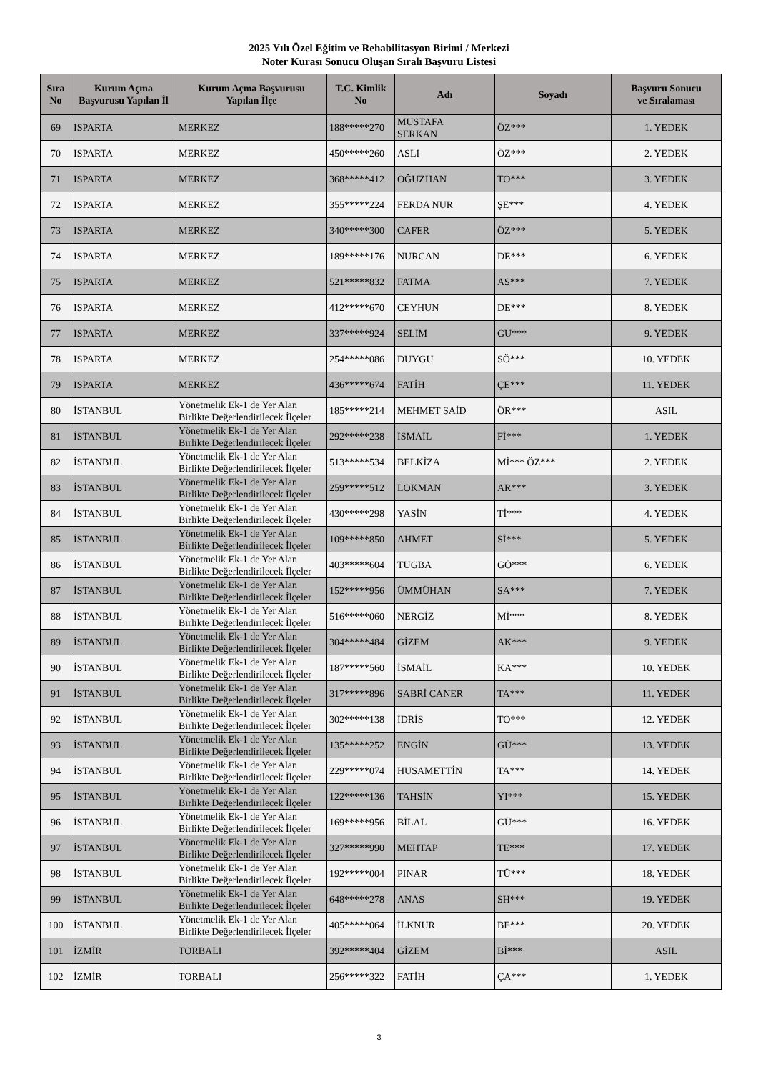2025 Yılı Özel Eğitim ve Rehabilitasyon Birimi / Merkezi
Noter Kurası Sonucu Oluşan Sıralı Başvuru Listesi
| Sıra No | Kurum Açma Başvurusu Yapılan İl | Kurum Açma Başvurusu Yapılan İlçe | T.C. Kimlik No | Adı | Soyadı | Başvuru Sonucu ve Sıralaması |
| --- | --- | --- | --- | --- | --- | --- |
| 69 | ISPARTA | MERKEZ | 188*****270 | MUSTAFA SERKAN | ÖZ*** | 1. YEDEK |
| 70 | ISPARTA | MERKEZ | 450*****260 | ASLI | ÖZ*** | 2. YEDEK |
| 71 | ISPARTA | MERKEZ | 368*****412 | OĞUZHAN | TO*** | 3. YEDEK |
| 72 | ISPARTA | MERKEZ | 355*****224 | FERDA NUR | ŞE*** | 4. YEDEK |
| 73 | ISPARTA | MERKEZ | 340*****300 | CAFER | ÖZ*** | 5. YEDEK |
| 74 | ISPARTA | MERKEZ | 189*****176 | NURCAN | DE*** | 6. YEDEK |
| 75 | ISPARTA | MERKEZ | 521*****832 | FATMA | AS*** | 7. YEDEK |
| 76 | ISPARTA | MERKEZ | 412*****670 | CEYHUN | DE*** | 8. YEDEK |
| 77 | ISPARTA | MERKEZ | 337*****924 | SELİM | GÜ*** | 9. YEDEK |
| 78 | ISPARTA | MERKEZ | 254*****086 | DUYGU | SÖ*** | 10. YEDEK |
| 79 | ISPARTA | MERKEZ | 436*****674 | FATİH | ÇE*** | 11. YEDEK |
| 80 | İSTANBUL | Yönetmelik Ek-1 de Yer Alan Birlikte Değerlendirilecek İlçeler | 185*****214 | MEHMET SAİD | ÖR*** | ASIL |
| 81 | İSTANBUL | Yönetmelik Ek-1 de Yer Alan Birlikte Değerlendirilecek İlçeler | 292*****238 | İSMAİL | Fİ*** | 1. YEDEK |
| 82 | İSTANBUL | Yönetmelik Ek-1 de Yer Alan Birlikte Değerlendirilecek İlçeler | 513*****534 | BELKİZA | Mİ*** ÖZ*** | 2. YEDEK |
| 83 | İSTANBUL | Yönetmelik Ek-1 de Yer Alan Birlikte Değerlendirilecek İlçeler | 259*****512 | LOKMAN | AR*** | 3. YEDEK |
| 84 | İSTANBUL | Yönetmelik Ek-1 de Yer Alan Birlikte Değerlendirilecek İlçeler | 430*****298 | YASİN | Tİ*** | 4. YEDEK |
| 85 | İSTANBUL | Yönetmelik Ek-1 de Yer Alan Birlikte Değerlendirilecek İlçeler | 109*****850 | AHMET | Sİ*** | 5. YEDEK |
| 86 | İSTANBUL | Yönetmelik Ek-1 de Yer Alan Birlikte Değerlendirilecek İlçeler | 403*****604 | TUGBA | GÖ*** | 6. YEDEK |
| 87 | İSTANBUL | Yönetmelik Ek-1 de Yer Alan Birlikte Değerlendirilecek İlçeler | 152*****956 | ÜMMÜHAN | SA*** | 7. YEDEK |
| 88 | İSTANBUL | Yönetmelik Ek-1 de Yer Alan Birlikte Değerlendirilecek İlçeler | 516*****060 | NERGİZ | Mİ*** | 8. YEDEK |
| 89 | İSTANBUL | Yönetmelik Ek-1 de Yer Alan Birlikte Değerlendirilecek İlçeler | 304*****484 | GİZEM | AK*** | 9. YEDEK |
| 90 | İSTANBUL | Yönetmelik Ek-1 de Yer Alan Birlikte Değerlendirilecek İlçeler | 187*****560 | İSMAİL | KA*** | 10. YEDEK |
| 91 | İSTANBUL | Yönetmelik Ek-1 de Yer Alan Birlikte Değerlendirilecek İlçeler | 317*****896 | SABRİ CANER | TA*** | 11. YEDEK |
| 92 | İSTANBUL | Yönetmelik Ek-1 de Yer Alan Birlikte Değerlendirilecek İlçeler | 302*****138 | İDRİS | TO*** | 12. YEDEK |
| 93 | İSTANBUL | Yönetmelik Ek-1 de Yer Alan Birlikte Değerlendirilecek İlçeler | 135*****252 | ENGİN | GÜ*** | 13. YEDEK |
| 94 | İSTANBUL | Yönetmelik Ek-1 de Yer Alan Birlikte Değerlendirilecek İlçeler | 229*****074 | HUSAMETTİN | TA*** | 14. YEDEK |
| 95 | İSTANBUL | Yönetmelik Ek-1 de Yer Alan Birlikte Değerlendirilecek İlçeler | 122*****136 | TAHSİN | YI*** | 15. YEDEK |
| 96 | İSTANBUL | Yönetmelik Ek-1 de Yer Alan Birlikte Değerlendirilecek İlçeler | 169*****956 | BİLAL | GÜ*** | 16. YEDEK |
| 97 | İSTANBUL | Yönetmelik Ek-1 de Yer Alan Birlikte Değerlendirilecek İlçeler | 327*****990 | MEHTAP | TE*** | 17. YEDEK |
| 98 | İSTANBUL | Yönetmelik Ek-1 de Yer Alan Birlikte Değerlendirilecek İlçeler | 192*****004 | PINAR | TÜ*** | 18. YEDEK |
| 99 | İSTANBUL | Yönetmelik Ek-1 de Yer Alan Birlikte Değerlendirilecek İlçeler | 648*****278 | ANAS | SH*** | 19. YEDEK |
| 100 | İSTANBUL | Yönetmelik Ek-1 de Yer Alan Birlikte Değerlendirilecek İlçeler | 405*****064 | İLKNUR | BE*** | 20. YEDEK |
| 101 | İZMİR | TORBALI | 392*****404 | GİZEM | Bİ*** | ASIL |
| 102 | İZMİR | TORBALI | 256*****322 | FATİH | ÇA*** | 1. YEDEK |
3